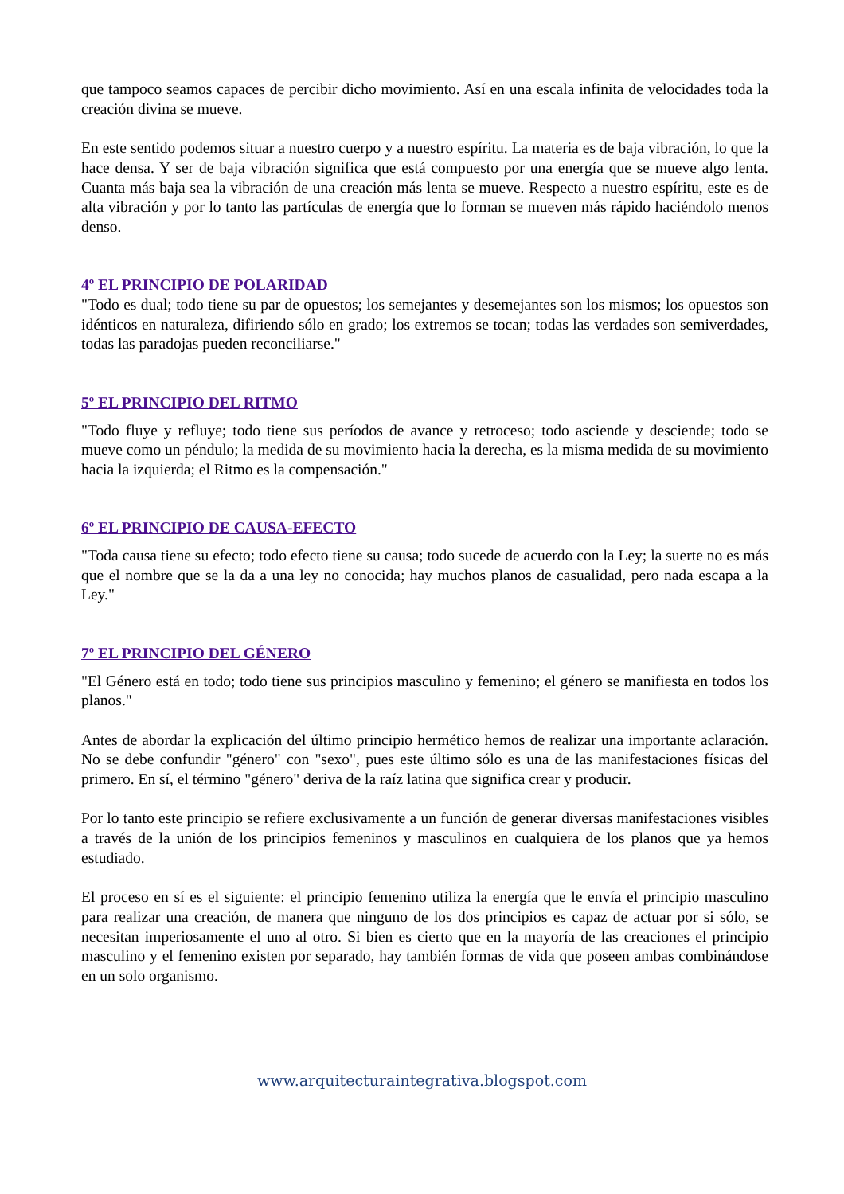que tampoco seamos capaces de percibir dicho movimiento. Así en una escala infinita de velocidades toda la creación divina se mueve.
En este sentido podemos situar a nuestro cuerpo y a nuestro espíritu. La materia es de baja vibración, lo que la hace densa. Y ser de baja vibración significa que está compuesto por una energía que se mueve algo lenta. Cuanta más baja sea la vibración de una creación más lenta se mueve. Respecto a nuestro espíritu, este es de alta vibración y por lo tanto las partículas de energía que lo forman se mueven más rápido haciéndolo menos denso.
4º EL PRINCIPIO DE POLARIDAD
"Todo es dual; todo tiene su par de opuestos; los semejantes y desemejantes son los mismos; los opuestos son idénticos en naturaleza, difiriendo sólo en grado; los extremos se tocan; todas las verdades son semiverdades, todas las paradojas pueden reconciliarse."
5º EL PRINCIPIO DEL RITMO
"Todo fluye y refluye; todo tiene sus períodos de avance y retroceso; todo asciende y desciende; todo se mueve como un péndulo; la medida de su movimiento hacia la derecha, es la misma medida de su movimiento hacia la izquierda; el Ritmo es la compensación."
6º EL PRINCIPIO DE CAUSA-EFECTO
"Toda causa tiene su efecto; todo efecto tiene su causa; todo sucede de acuerdo con la Ley; la suerte no es más que el nombre que se la da a una ley no conocida; hay muchos planos de casualidad, pero nada escapa a la Ley."
7º EL PRINCIPIO DEL GÉNERO
"El Género está en todo; todo tiene sus principios masculino y femenino; el género se manifiesta en todos los planos."
Antes de abordar la explicación del último principio hermético hemos de realizar una importante aclaración. No se debe confundir "género" con "sexo", pues este último sólo es una de las manifestaciones físicas del primero. En sí, el término "género" deriva de la raíz latina que significa crear y producir.
Por lo tanto este principio se refiere exclusivamente a un función de generar diversas manifestaciones visibles a través de la unión de los principios femeninos y masculinos en cualquiera de los planos que ya hemos estudiado.
El proceso en sí es el siguiente: el principio femenino utiliza la energía que le envía el principio masculino para realizar una creación, de manera que ninguno de los dos principios es capaz de actuar por si sólo, se necesitan imperiosamente el uno al otro. Si bien es cierto que en la mayoría de las creaciones el principio masculino y el femenino existen por separado, hay también formas de vida que poseen ambas combinándose en un solo organismo.
www.arquitecturaintegrativa.blogspot.com